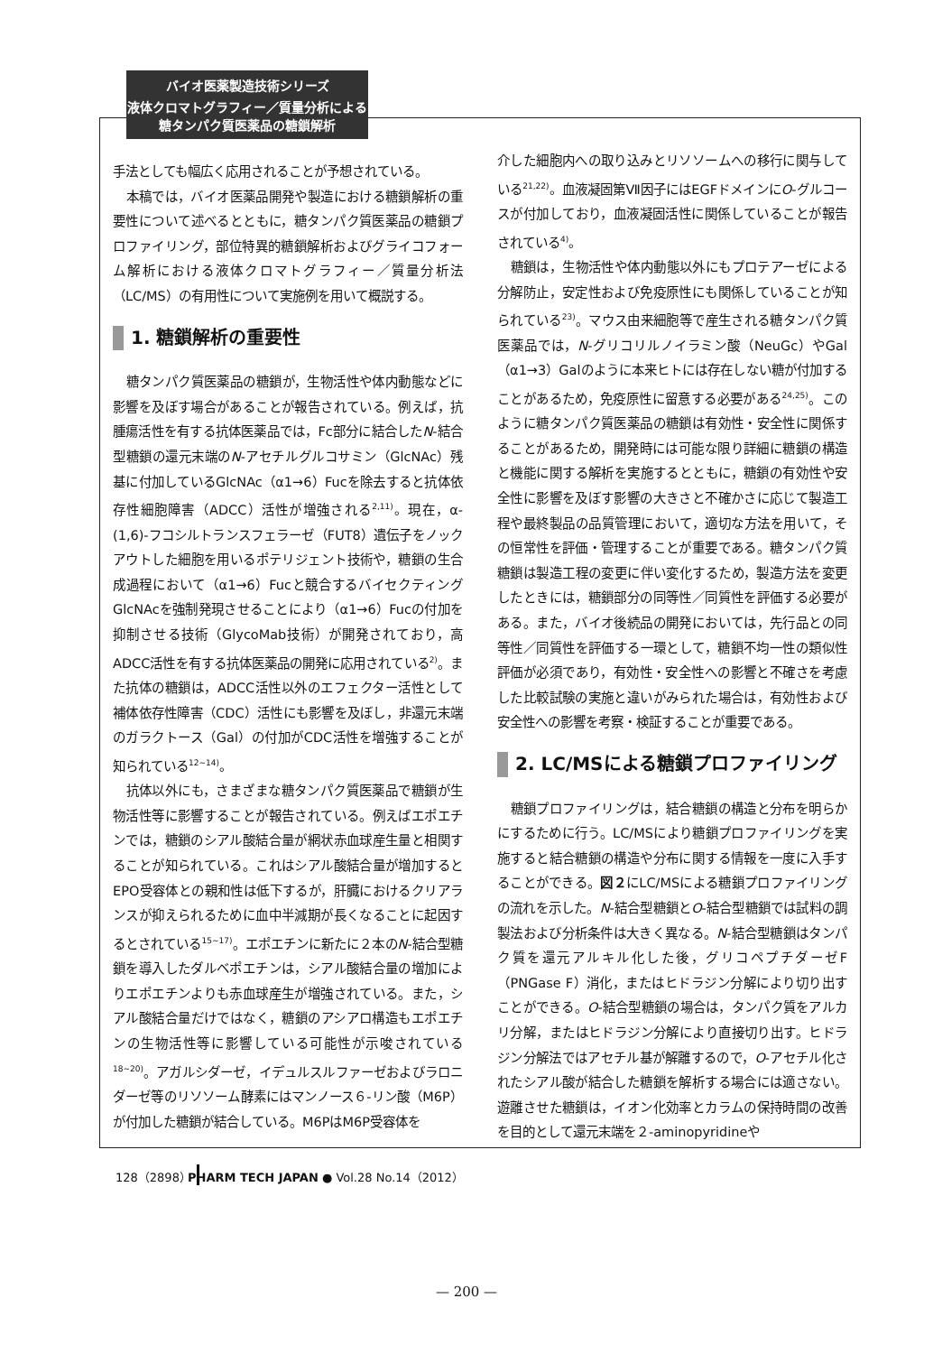バイオ医薬製造技術シリーズ
液体クロマトグラフィー／質量分析による
糖タンパク質医薬品の糖鎖解析
手法としても幅広く応用されることが予想されている。
本稿では，バイオ医薬品開発や製造における糖鎖解析の重要性について述べるとともに，糖タンパク質医薬品の糖鎖プロファイリング，部位特異的糖鎖解析およびグライコフォーム解析における液体クロマトグラフィー／質量分析法（LC/MS）の有用性について実施例を用いて概説する。
1. 糖鎖解析の重要性
糖タンパク質医薬品の糖鎖が，生物活性や体内動態などに影響を及ぼす場合があることが報告されている。例えば，抗腫瘍活性を有する抗体医薬品では，Fc部分に結合したN-結合型糖鎖の還元末端のN-アセチルグルコサミン（GlcNAc）残基に付加しているGlcNAc（α1→6）Fucを除去すると抗体依存性細胞障害（ADCC）活性が増強される<sup>2,11)</sup>。現在，α-(1,6)-フコシルトランスフェラーゼ（FUT8）遺伝子をノックアウトした細胞を用いるポテリジェント技術や，糖鎖の生合成過程において（α1→6）Fucと競合するバイセクティングGlcNAcを強制発現させることにより（α1→6）Fucの付加を抑制させる技術（GlycoMab技術）が開発されており，高ADCC活性を有する抗体医薬品の開発に応用されている<sup>2)</sup>。また抗体の糖鎖は，ADCC活性以外のエフェクター活性として補体依存性障害（CDC）活性にも影響を及ぼし，非還元末端のガラクトース（Gal）の付加がCDC活性を増強することが知られている<sup>12~14)</sup>。
抗体以外にも，さまざまな糖タンパク質医薬品で糖鎖が生物活性等に影響することが報告されている。例えばエポエチンでは，糖鎖のシアル酸結合量が網状赤血球産生量と相関することが知られている。これはシアル酸結合量が増加するとEPO受容体との親和性は低下するが，肝臓におけるクリアランスが抑えられるために血中半減期が長くなることに起因するとされている<sup>15~17)</sup>。エポエチンに新たに２本のN-結合型糖鎖を導入したダルベポエチンは，シアル酸結合量の増加によりエポエチンよりも赤血球産生が増強されている。また，シアル酸結合量だけではなく，糖鎖のアシアロ構造もエポエチンの生物活性等に影響している可能性が示唆されている<sup>18~20)</sup>。アガルシダーゼ，イデュルスルファーゼおよびラロニダーゼ等のリソソーム酵素にはマンノース６-リン酸（M6P）が付加した糖鎖が結合している。M6PはM6P受容体を
介した細胞内への取り込みとリソソームへの移行に関与している<sup>21,22)</sup>。血液凝固第Ⅶ因子にはEGFドメインにO-グルコースが付加しており，血液凝固活性に関係していることが報告されている<sup>4)</sup>。
糖鎖は，生物活性や体内動態以外にもプロテアーゼによる分解防止，安定性および免疫原性にも関係していることが知られている<sup>23)</sup>。マウス由来細胞等で産生される糖タンパク質医薬品では，N-グリコリルノイラミン酸（NeuGc）やGal（α1→3）Galのように本来ヒトには存在しない糖が付加することがあるため，免疫原性に留意する必要がある<sup>24,25)</sup>。このように糖タンパク質医薬品の糖鎖は有効性・安全性に関係することがあるため，開発時には可能な限り詳細に糖鎖の構造と機能に関する解析を実施するとともに，糖鎖の有効性や安全性に影響を及ぼす影響の大きさと不確かさに応じて製造工程や最終製品の品質管理において，適切な方法を用いて，その恒常性を評価・管理することが重要である。糖タンパク質糖鎖は製造工程の変更に伴い変化するため，製造方法を変更したときには，糖鎖部分の同等性／同質性を評価する必要がある。また，バイオ後続品の開発においては，先行品との同等性／同質性を評価する一環として，糖鎖不均一性の類似性評価が必須であり，有効性・安全性への影響と不確さを考慮した比較試験の実施と違いがみられた場合は，有効性および安全性への影響を考察・検証することが重要である。
2. LC/MSによる糖鎖プロファイリング
糖鎖プロファイリングは，結合糖鎖の構造と分布を明らかにするために行う。LC/MSにより糖鎖プロファイリングを実施すると結合糖鎖の構造や分布に関する情報を一度に入手することができる。図２にLC/MSによる糖鎖プロファイリングの流れを示した。N-結合型糖鎖とO-結合型糖鎖では試料の調製法および分析条件は大きく異なる。N-結合型糖鎖はタンパク質を還元アルキル化した後，グリコペプチダーゼF（PNGase F）消化，またはヒドラジン分解により切り出すことができる。O-結合型糖鎖の場合は，タンパク質をアルカリ分解，またはヒドラジン分解により直接切り出す。ヒドラジン分解法ではアセチル基が解離するので，O-アセチル化されたシアル酸が結合した糖鎖を解析する場合には適さない。遊離させた糖鎖は，イオン化効率とカラムの保持時間の改善を目的として還元末端を２-aminopyridineや
128（2898）
PHARM TECH JAPAN ● Vol.28 No.14（2012）
— 200 —